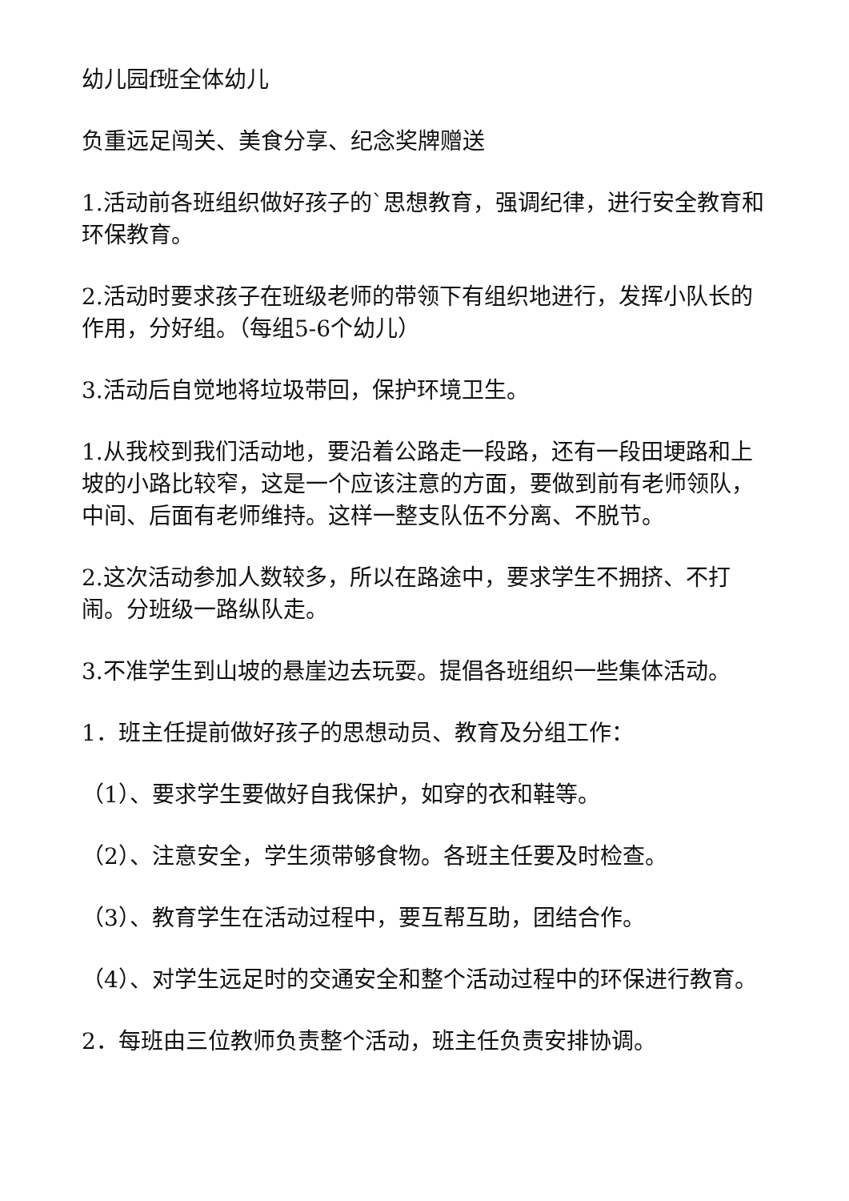幼儿园f班全体幼儿
负重远足闯关、美食分享、纪念奖牌赠送
1.活动前各班组织做好孩子的`思想教育，强调纪律，进行安全教育和环保教育。
2.活动时要求孩子在班级老师的带领下有组织地进行，发挥小队长的作用，分好组。（每组5-6个幼儿）
3.活动后自觉地将垃圾带回，保护环境卫生。
1.从我校到我们活动地，要沿着公路走一段路，还有一段田埂路和上坡的小路比较窄，这是一个应该注意的方面，要做到前有老师领队，中间、后面有老师维持。这样一整支队伍不分离、不脱节。
2.这次活动参加人数较多，所以在路途中，要求学生不拥挤、不打闹。分班级一路纵队走。
3.不准学生到山坡的悬崖边去玩耍。提倡各班组织一些集体活动。
1．班主任提前做好孩子的思想动员、教育及分组工作：
（1）、要求学生要做好自我保护，如穿的衣和鞋等。
（2）、注意安全，学生须带够食物。各班主任要及时检查。
（3）、教育学生在活动过程中，要互帮互助，团结合作。
（4）、对学生远足时的交通安全和整个活动过程中的环保进行教育。
2．每班由三位教师负责整个活动，班主任负责安排协调。